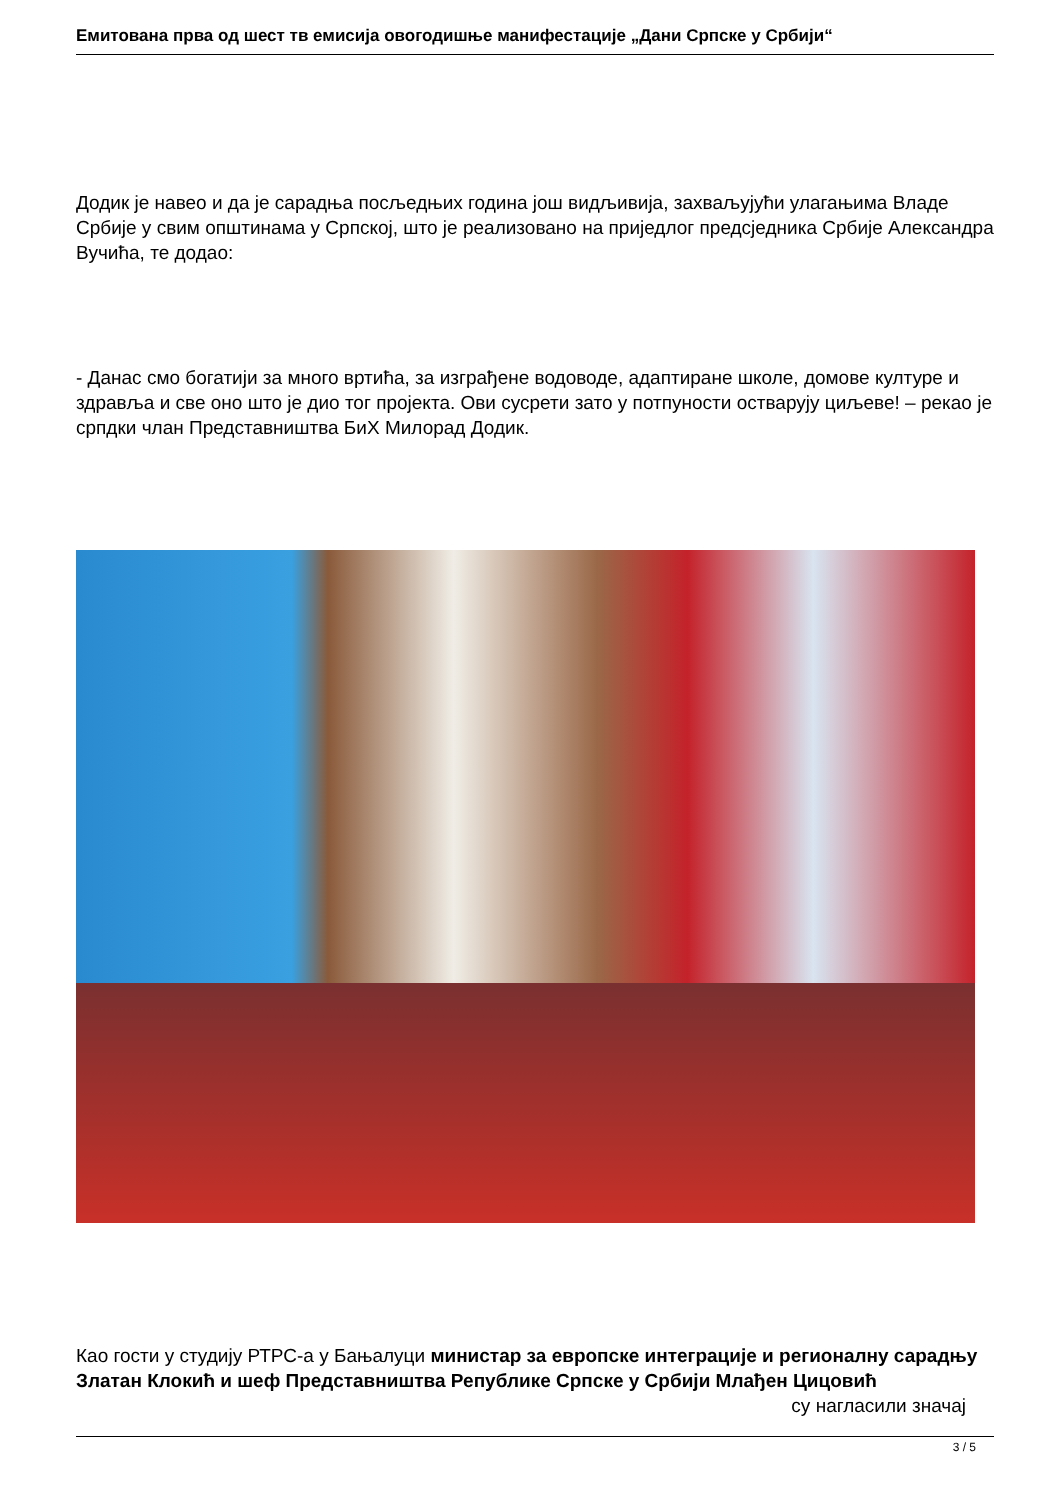Емитована прва од шест тв емисија овогодишње манифестације „Дани Српске у Србији“
Додик је навео и да је сарадња посљедњих година још видљивија, захваљујући улагањима Владе Србије у свим општинама у Српској, што је реализовано на приједлог предсједника Србије Александра Вучића, те додао:
- Данас смо богатији за много вртића, за изграђене водоводе, адаптиране школе, домове културе и здравља и све оно што је дио тог пројекта. Ови сусрети зато у потпуности остварују циљеве! – рекао је српдки члан Представништва БиХ Милорад Додик.
Као гости у студију РТРС-а у Бањалуци министар за европске интеграције и регионалну сарадњу Златан Клокић и шеф Представништва Републике Српске у Србији Млађен Цицовић су нагласили значај
3 / 5